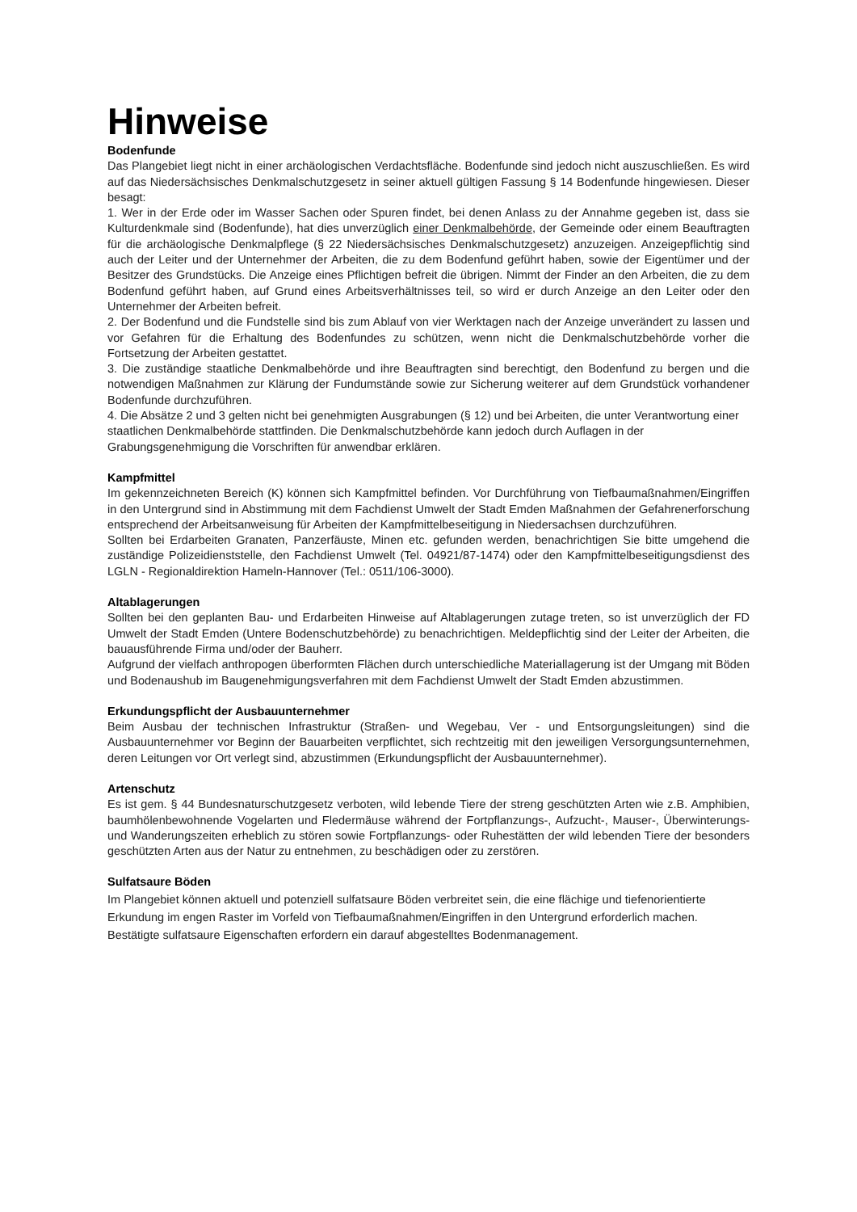Hinweise
Bodenfunde
Das Plangebiet liegt nicht in einer archäologischen Verdachtsfläche. Bodenfunde sind jedoch nicht auszuschließen. Es wird auf das Niedersächsisches Denkmalschutzgesetz in seiner aktuell gültigen Fassung § 14 Bodenfunde hingewiesen. Dieser besagt:
1. Wer in der Erde oder im Wasser Sachen oder Spuren findet, bei denen Anlass zu der Annahme gegeben ist, dass sie Kulturdenkmale sind (Bodenfunde), hat dies unverzüglich einer Denkmalbehörde, der Gemeinde oder einem Beauftragten für die archäologische Denkmalpflege (§ 22 Niedersächsisches Denkmalschutzgesetz) anzuzeigen. Anzeigepflichtig sind auch der Leiter und der Unternehmer der Arbeiten, die zu dem Bodenfund geführt haben, sowie der Eigentümer und der Besitzer des Grundstücks. Die Anzeige eines Pflichtigen befreit die übrigen. Nimmt der Finder an den Arbeiten, die zu dem Bodenfund geführt haben, auf Grund eines Arbeitsverhältnisses teil, so wird er durch Anzeige an den Leiter oder den Unternehmer der Arbeiten befreit.
2. Der Bodenfund und die Fundstelle sind bis zum Ablauf von vier Werktagen nach der Anzeige unverändert zu lassen und vor Gefahren für die Erhaltung des Bodenfundes zu schützen, wenn nicht die Denkmalschutzbehörde vorher die Fortsetzung der Arbeiten gestattet.
3. Die zuständige staatliche Denkmalbehörde und ihre Beauftragten sind berechtigt, den Bodenfund zu bergen und die notwendigen Maßnahmen zur Klärung der Fundumstände sowie zur Sicherung weiterer auf dem Grundstück vorhandener Bodenfunde durchzuführen.
4. Die Absätze 2 und 3 gelten nicht bei genehmigten Ausgrabungen (§ 12) und bei Arbeiten, die unter Verantwortung einer staatlichen Denkmalbehörde stattfinden. Die Denkmalschutzbehörde kann jedoch durch Auflagen in der Grabungsgenehmigung die Vorschriften für anwendbar erklären.
Kampfmittel
Im gekennzeichneten Bereich (K) können sich Kampfmittel befinden. Vor Durchführung von Tiefbaumaßnahmen/Eingriffen in den Untergrund sind in Abstimmung mit dem Fachdienst Umwelt der Stadt Emden Maßnahmen der Gefahrenerforschung entsprechend der Arbeitsanweisung für Arbeiten der Kampfmittelbeseitigung in Niedersachsen durchzuführen.
Sollten bei Erdarbeiten Granaten, Panzerfäuste, Minen etc. gefunden werden, benachrichtigen Sie bitte umgehend die zuständige Polizeidienststelle, den Fachdienst Umwelt (Tel. 04921/87-1474) oder den Kampfmittelbeseitigungsdienst des LGLN - Regionaldirektion Hameln-Hannover (Tel.: 0511/106-3000).
Altablagerungen
Sollten bei den geplanten Bau- und Erdarbeiten Hinweise auf Altablagerungen zutage treten, so ist unverzüglich der FD Umwelt der Stadt Emden (Untere Bodenschutzbehörde) zu benachrichtigen. Meldepflichtig sind der Leiter der Arbeiten, die bauausführende Firma und/oder der Bauherr.
Aufgrund der vielfach anthropogen überformten Flächen durch unterschiedliche Materiallagerung ist der Umgang mit Böden und Bodenaushub im Baugenehmigungsverfahren mit dem Fachdienst Umwelt der Stadt Emden abzustimmen.
Erkundungspflicht der Ausbauunternehmer
Beim Ausbau der technischen Infrastruktur (Straßen- und Wegebau, Ver - und Entsorgungsleitungen) sind die Ausbauunternehmer vor Beginn der Bauarbeiten verpflichtet, sich rechtzeitig mit den jeweiligen Versorgungsunternehmen, deren Leitungen vor Ort verlegt sind, abzustimmen (Erkundungspflicht der Ausbauunternehmer).
Artenschutz
Es ist gem. § 44 Bundesnaturschutzgesetz verboten, wild lebende Tiere der streng geschützten Arten wie z.B. Amphibien, baumhölenbewohnende Vogelarten und Fledermäuse während der Fortpflanzungs-, Aufzucht-, Mauser-, Überwinterungs- und Wanderungszeiten erheblich zu stören sowie Fortpflanzungs- oder Ruhestätten der wild lebenden Tiere der besonders geschützten Arten aus der Natur zu entnehmen, zu beschädigen oder zu zerstören.
Sulfatsaure Böden
Im Plangebiet können aktuell und potenziell sulfatsaure Böden verbreitet sein, die eine flächige und tiefenorientierte Erkundung im engen Raster im Vorfeld von Tiefbaumaßnahmen/Eingriffen in den Untergrund erforderlich machen. Bestätigte sulfatsaure Eigenschaften erfordern ein darauf abgestelltes Bodenmanagement.